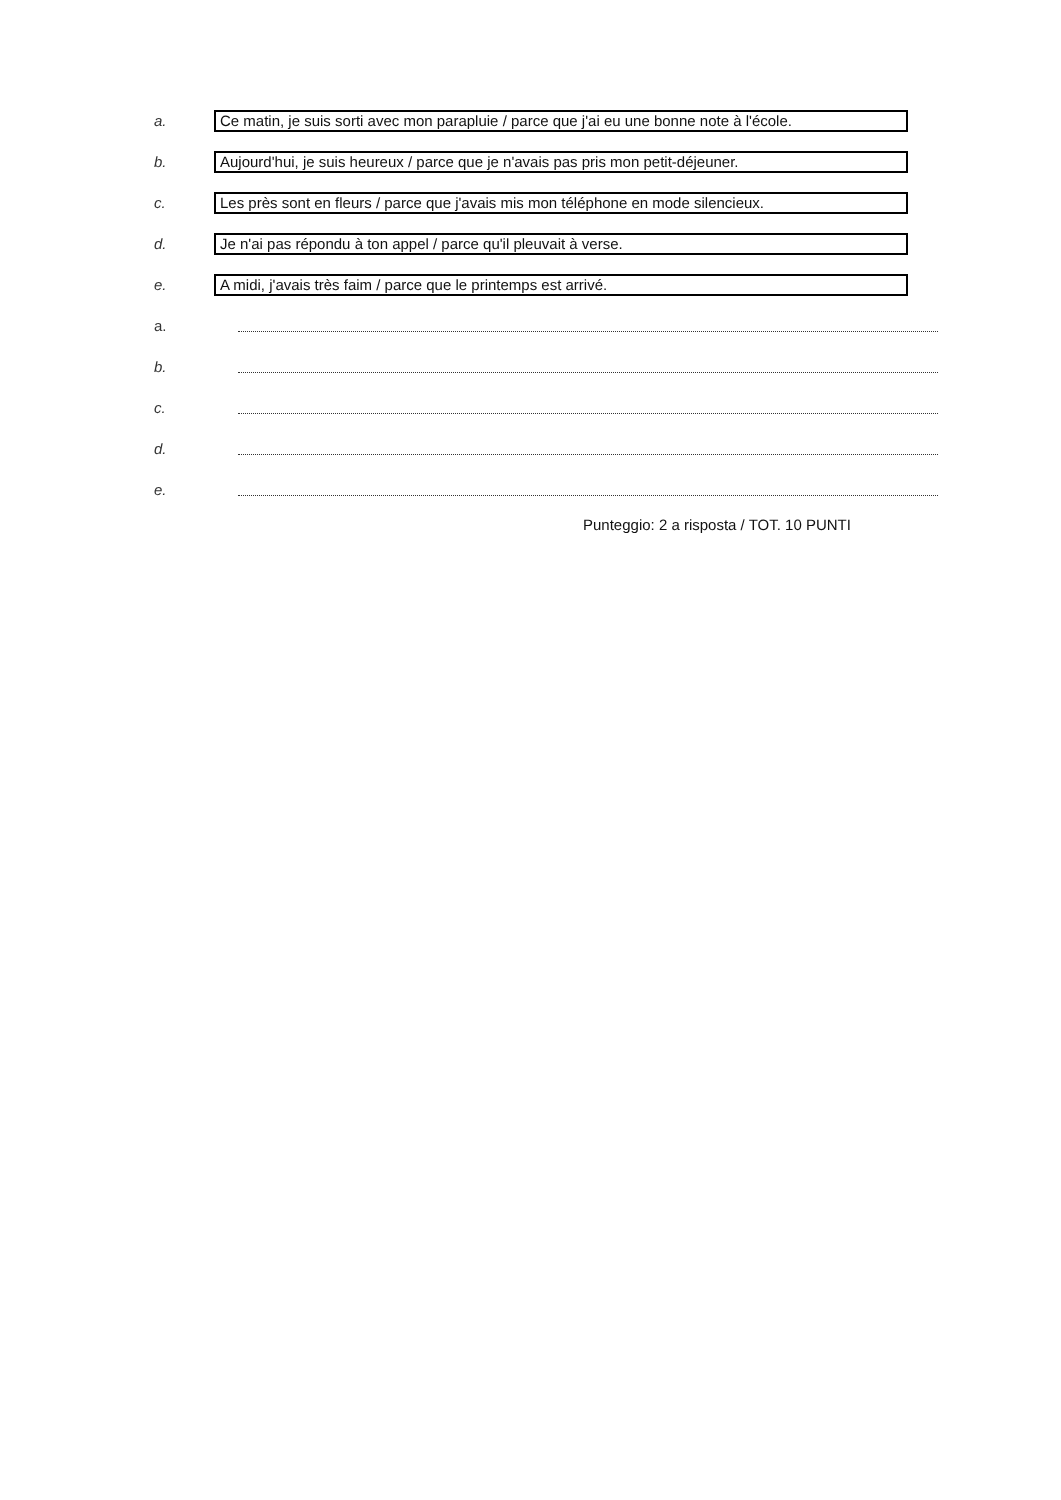a.
Ce matin, je suis sorti avec mon parapluie / parce que j'ai eu une bonne note à l'école.
b.
Aujourd'hui, je suis heureux / parce que je n'avais pas pris mon petit-déjeuner.
c.
Les près sont en fleurs / parce que j'avais mis mon téléphone en mode silencieux.
d.
Je n'ai pas répondu à ton appel / parce qu'il pleuvait à verse.
e.
A midi, j'avais très faim / parce que le printemps est arrivé.
a.
b.
c.
d.
e.
Punteggio: 2 a risposta / TOT. 10 PUNTI